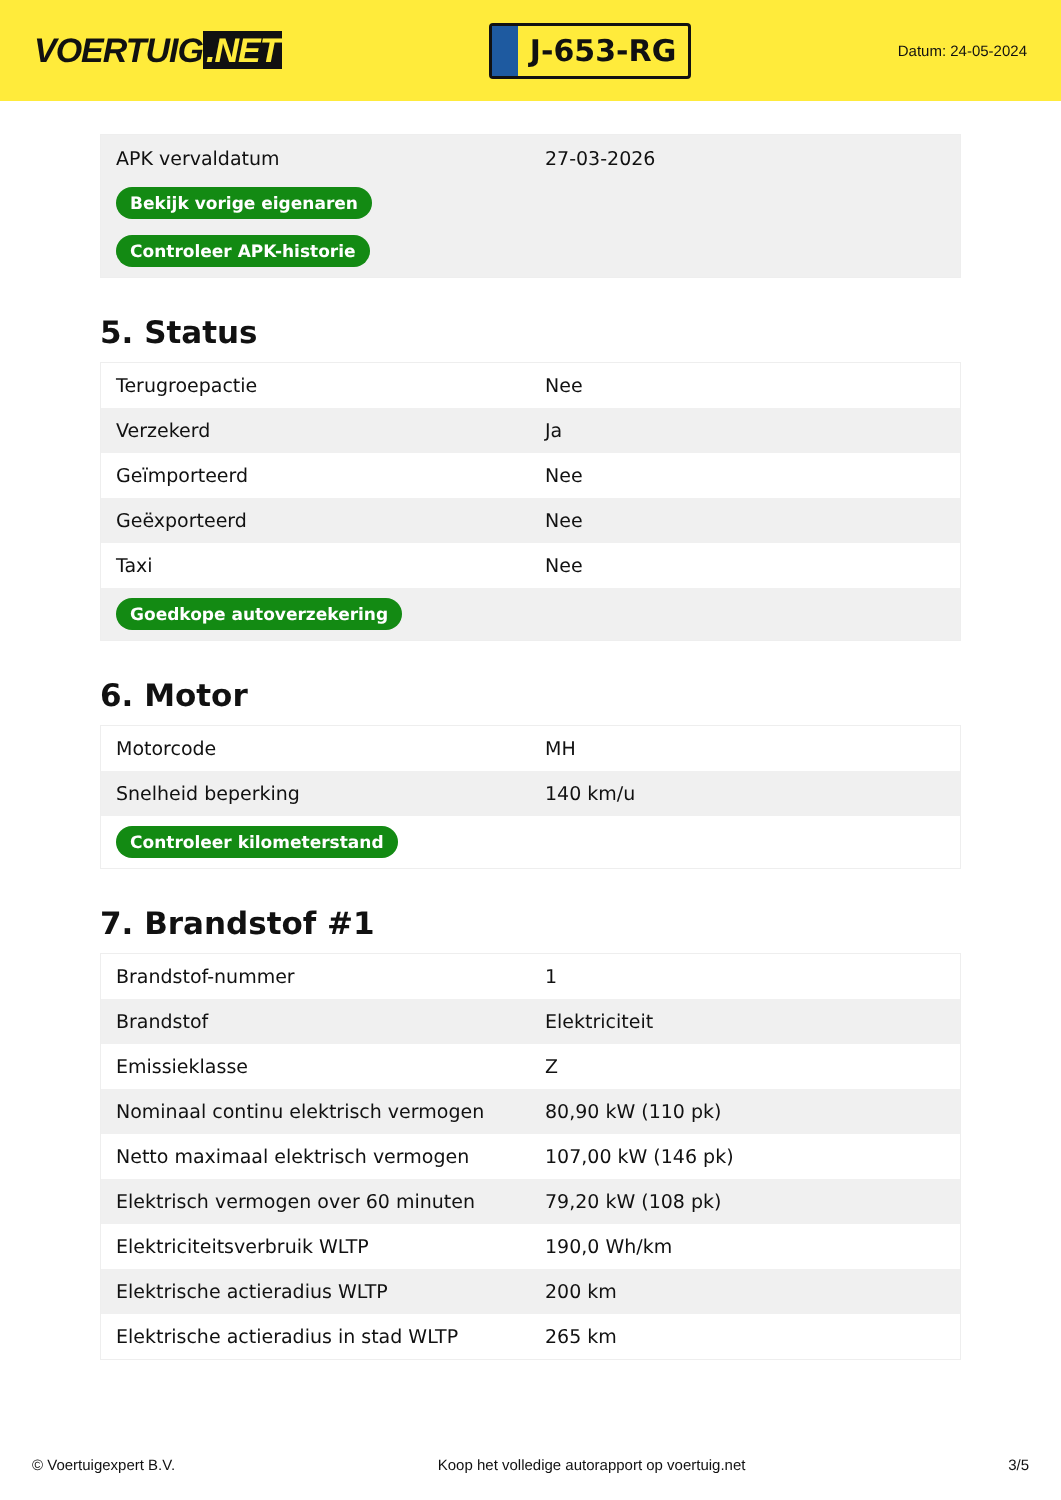VOERTUIG.NET
J-653-RG
Datum: 24-05-2024
| APK vervaldatum | 27-03-2026 |
| Bekijk vorige eigenaren | |
| Controleer APK-historie | |
5. Status
| Terugroepactie | Nee |
| Verzekerd | Ja |
| Geïmporteerd | Nee |
| Geëxporteerd | Nee |
| Taxi | Nee |
| Goedkope autoverzekering | |
6. Motor
| Motorcode | MH |
| Snelheid beperking | 140 km/u |
| Controleer kilometerstand | |
7. Brandstof #1
| Brandstof-nummer | 1 |
| Brandstof | Elektriciteit |
| Emissieklasse | Z |
| Nominaal continu elektrisch vermogen | 80,90 kW (110 pk) |
| Netto maximaal elektrisch vermogen | 107,00 kW (146 pk) |
| Elektrisch vermogen over 60 minuten | 79,20 kW (108 pk) |
| Elektriciteitsverbruik WLTP | 190,0 Wh/km |
| Elektrische actieradius WLTP | 200 km |
| Elektrische actieradius in stad WLTP | 265 km |
© Voertuigexpert B.V. Koop het volledige autorapport op voertuig.net 3/5